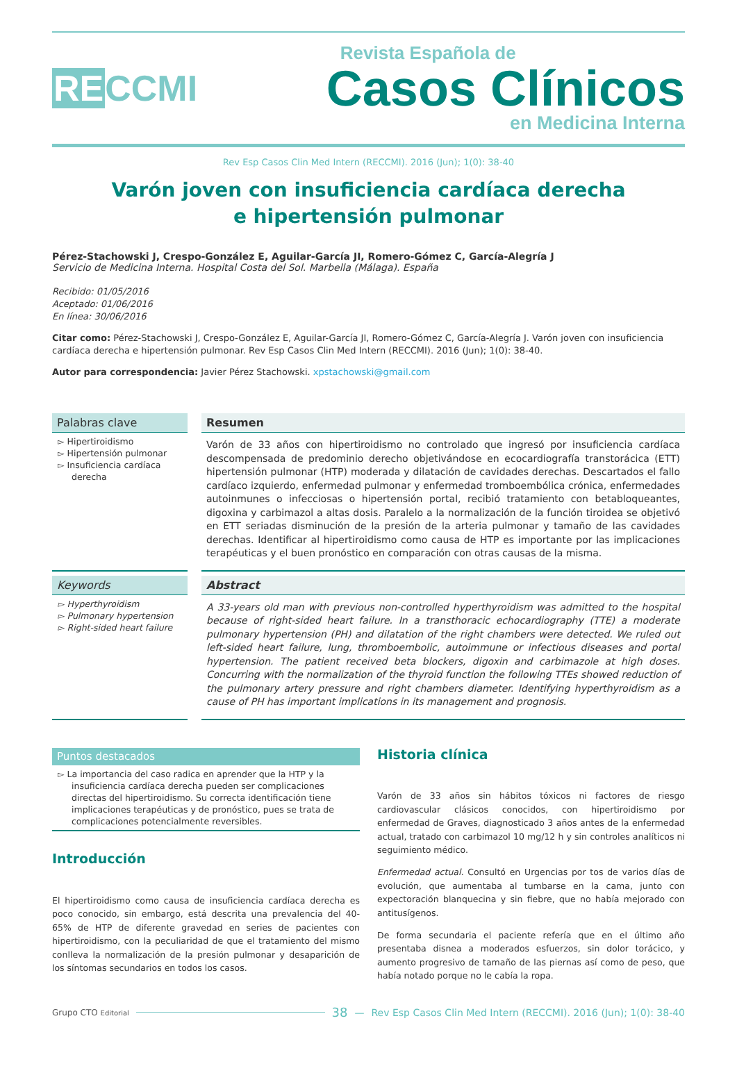RECCMI
Revista Española de
Casos Clínicos
en Medicina Interna
Rev Esp Casos Clin Med Intern (RECCMI). 2016 (Jun); 1(0): 38-40
Varón joven con insuficiencia cardíaca derecha
e hipertensión pulmonar
Pérez-Stachowski J, Crespo-González E, Aguilar-García JI, Romero-Gómez C, García-Alegría J
Servicio de Medicina Interna. Hospital Costa del Sol. Marbella (Málaga). España
Recibido: 01/05/2016
Aceptado: 01/06/2016
En línea: 30/06/2016
Citar como: Pérez-Stachowski J, Crespo-González E, Aguilar-García JI, Romero-Gómez C, García-Alegría J. Varón joven con insuficiencia cardíaca derecha e hipertensión pulmonar. Rev Esp Casos Clin Med Intern (RECCMI). 2016 (Jun); 1(0): 38-40.
Autor para correspondencia: Javier Pérez Stachowski. xpstachowski@gmail.com
Palabras clave
▻ Hipertiroidismo
▻ Hipertensión pulmonar
▻ Insuficiencia cardíaca derecha
Resumen
Varón de 33 años con hipertiroidismo no controlado que ingresó por insuficiencia cardíaca descompensada de predominio derecho objetivándose en ecocardiografía transtorácica (ETT) hipertensión pulmonar (HTP) moderada y dilatación de cavidades derechas. Descartados el fallo cardíaco izquierdo, enfermedad pulmonar y enfermedad tromboembólica crónica, enfermedades autoinmunes o infecciosas o hipertensión portal, recibió tratamiento con betabloqueantes, digoxina y carbimazol a altas dosis. Paralelo a la normalización de la función tiroidea se objetivó en ETT seriadas disminución de la presión de la arteria pulmonar y tamaño de las cavidades derechas. Identificar al hipertiroidismo como causa de HTP es importante por las implicaciones terapéuticas y el buen pronóstico en comparación con otras causas de la misma.
Keywords
▻ Hyperthyroidism
▻ Pulmonary hypertension
▻ Right-sided heart failure
Abstract
A 33-years old man with previous non-controlled hyperthyroidism was admitted to the hospital because of right-sided heart failure. In a transthoracic echocardiography (TTE) a moderate pulmonary hypertension (PH) and dilatation of the right chambers were detected. We ruled out left-sided heart failure, lung, thromboembolic, autoimmune or infectious diseases and portal hypertension. The patient received beta blockers, digoxin and carbimazole at high doses. Concurring with the normalization of the thyroid function the following TTEs showed reduction of the pulmonary artery pressure and right chambers diameter. Identifying hyperthyroidism as a cause of PH has important implications in its management and prognosis.
Puntos destacados
▻ La importancia del caso radica en aprender que la HTP y la insuficiencia cardíaca derecha pueden ser complicaciones directas del hipertiroidismo. Su correcta identificación tiene implicaciones terapéuticas y de pronóstico, pues se trata de complicaciones potencialmente reversibles.
Introducción
El hipertiroidismo como causa de insuficiencia cardíaca derecha es poco conocido, sin embargo, está descrita una prevalencia del 40-65% de HTP de diferente gravedad en series de pacientes con hipertiroidismo, con la peculiaridad de que el tratamiento del mismo conlleva la normalización de la presión pulmonar y desaparición de los síntomas secundarios en todos los casos.
Historia clínica
Varón de 33 años sin hábitos tóxicos ni factores de riesgo cardiovascular clásicos conocidos, con hipertiroidismo por enfermedad de Graves, diagnosticado 3 años antes de la enfermedad actual, tratado con carbimazol 10 mg/12 h y sin controles analíticos ni seguimiento médico.
Enfermedad actual. Consultó en Urgencias por tos de varios días de evolución, que aumentaba al tumbarse en la cama, junto con expectoración blanquecina y sin fiebre, que no había mejorado con antitusígenos.
De forma secundaria el paciente refería que en el último año presentaba disnea a moderados esfuerzos, sin dolor torácico, y aumento progresivo de tamaño de las piernas así como de peso, que había notado porque no le cabía la ropa.
Grupo CTO Editorial
38 — Rev Esp Casos Clin Med Intern (RECCMI). 2016 (Jun); 1(0): 38-40